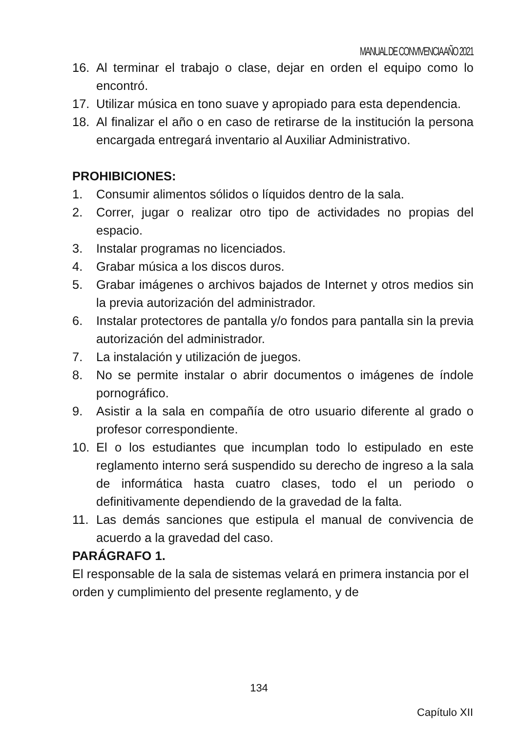MANUAL DE CONVIVENCIA AÑO 2021
16. Al terminar el trabajo o clase, dejar en orden el equipo como lo encontró.
17. Utilizar música en tono suave y apropiado para esta dependencia.
18. Al finalizar el año o en caso de retirarse de la institución la persona encargada entregará inventario al Auxiliar Administrativo.
PROHIBICIONES:
1. Consumir alimentos sólidos o líquidos dentro de la sala.
2. Correr, jugar o realizar otro tipo de actividades no propias del espacio.
3. Instalar programas no licenciados.
4. Grabar música a los discos duros.
5. Grabar imágenes o archivos bajados de Internet y otros medios sin la previa autorización del administrador.
6. Instalar protectores de pantalla y/o fondos para pantalla sin la previa autorización del administrador.
7. La instalación y utilización de juegos.
8. No se permite instalar o abrir documentos o imágenes de índole pornográfico.
9. Asistir a la sala en compañía de otro usuario diferente al grado o profesor correspondiente.
10. El o los estudiantes que incumplan todo lo estipulado en este reglamento interno será suspendido su derecho de ingreso a la sala de informática hasta cuatro clases, todo el un periodo o definitivamente dependiendo de la gravedad de la falta.
11. Las demás sanciones que estipula el manual de convivencia de acuerdo a la gravedad del caso.
PARÁGRAFO 1.
El responsable de la sala de sistemas velará en primera instancia por el orden y cumplimiento del presente reglamento, y de
134
Capítulo XII